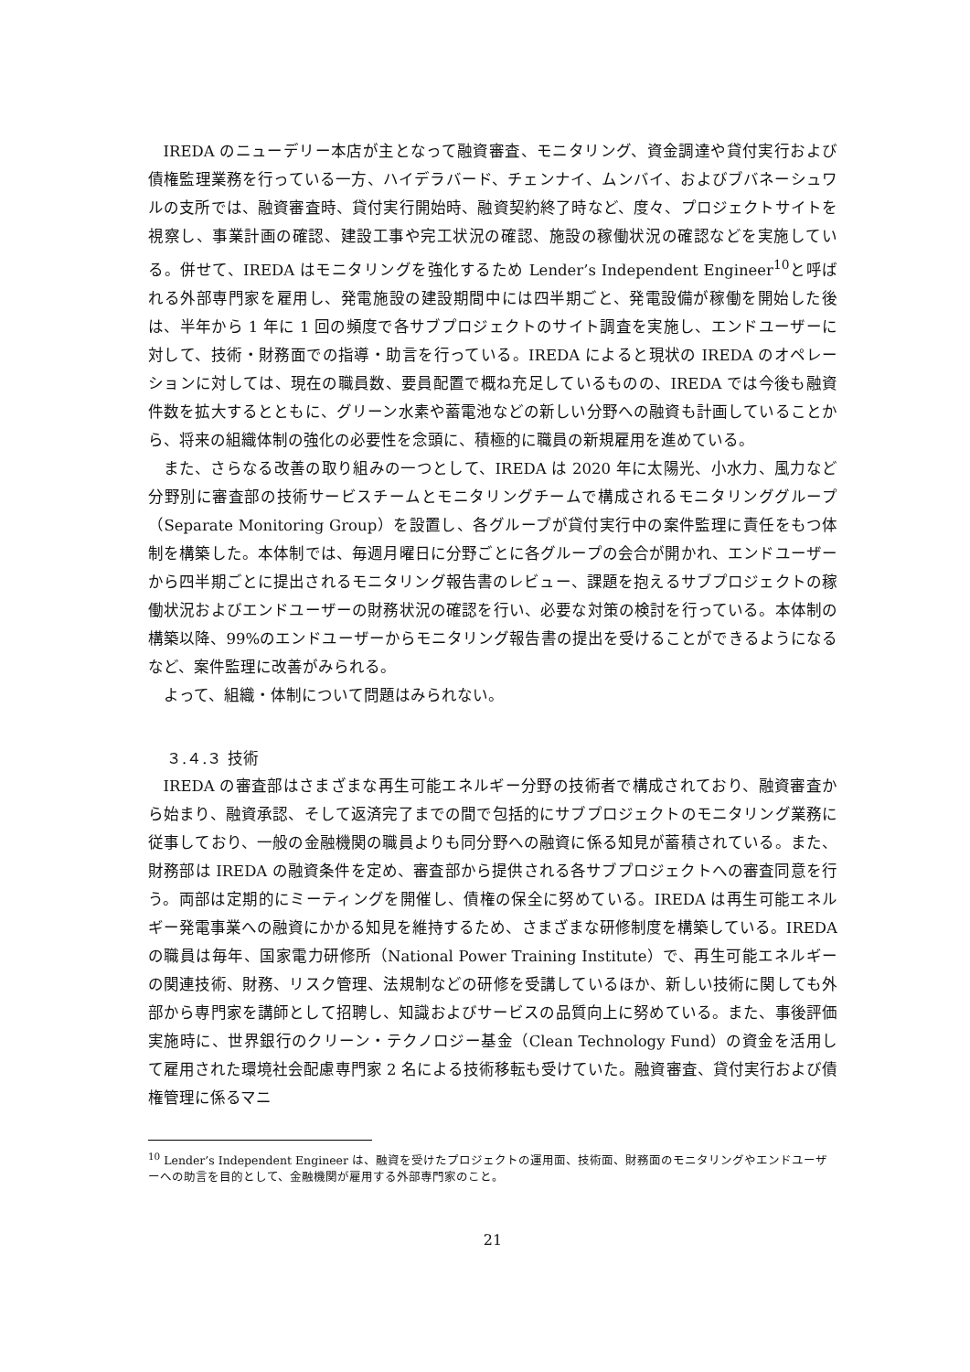IREDA のニューデリー本店が主となって融資審査、モニタリング、資金調達や貸付実行および債権監理業務を行っている一方、ハイデラバード、チェンナイ、ムンバイ、およびブバネーシュワルの支所では、融資審査時、貸付実行開始時、融資契約終了時など、度々、プロジェクトサイトを視察し、事業計画の確認、建設工事や完工状況の確認、施設の稼働状況の確認などを実施している。併せて、IREDA はモニタリングを強化するため Lender’s Independent Engineer<sup>10</sup>と呼ばれる外部専門家を雇用し、発電施設の建設期間中には四半期ごと、発電設備が稼働を開始した後は、半年から 1 年に 1 回の頻度で各サブプロジェクトのサイト調査を実施し、エンドユーザーに対して、技術・財務面での指導・助言を行っている。IREDA によると現状の IREDA のオペレーションに対しては、現在の職員数、要員配置で概ね充足しているものの、IREDA では今後も融資件数を拡大するとともに、グリーン水素や蓄電池などの新しい分野への融資も計画していることから、将来の組織体制の強化の必要性を念頭に、積極的に職員の新規雇用を進めている。
また、さらなる改善の取り組みの一つとして、IREDA は 2020 年に太陽光、小水力、風力など分野別に審査部の技術サービスチームとモニタリングチームで構成されるモニタリンググループ（Separate Monitoring Group）を設置し、各グループが貸付実行中の案件監理に責任をもつ体制を構築した。本体制では、毎週月曜日に分野ごとに各グループの会合が開かれ、エンドユーザーから四半期ごとに提出されるモニタリング報告書のレビュー、課題を抱えるサブプロジェクトの稼働状況およびエンドユーザーの財務状況の確認を行い、必要な対策の検討を行っている。本体制の構築以降、99%のエンドユーザーからモニタリング報告書の提出を受けることができるようになるなど、案件監理に改善がみられる。
よって、組織・体制について問題はみられない。
３.４.３ 技術
IREDA の審査部はさまざまな再生可能エネルギー分野の技術者で構成されており、融資審査から始まり、融資承認、そして返済完了までの間で包括的にサブプロジェクトのモニタリング業務に従事しており、一般の金融機関の職員よりも同分野への融資に係る知見が蓄積されている。また、財務部は IREDA の融資条件を定め、審査部から提供される各サブプロジェクトへの審査同意を行う。両部は定期的にミーティングを開催し、債権の保全に努めている。IREDA は再生可能エネルギー発電事業への融資にかかる知見を維持するため、さまざまな研修制度を構築している。IREDA の職員は毎年、国家電力研修所（National Power Training Institute）で、再生可能エネルギーの関連技術、財務、リスク管理、法規制などの研修を受講しているほか、新しい技術に関しても外部から専門家を講師として招聘し、知識およびサービスの品質向上に努めている。また、事後評価実施時に、世界銀行のクリーン・テクノロジー基金（Clean Technology Fund）の資金を活用して雇用された環境社会配慮専門家 2 名による技術移転も受けていた。融資審査、貸付実行および債権管理に係るマニ
<sup>10</sup> Lender’s Independent Engineer は、融資を受けたプロジェクトの運用面、技術面、財務面のモニタリングやエンドユーザーへの助言を目的として、金融機関が雇用する外部専門家のこと。
21